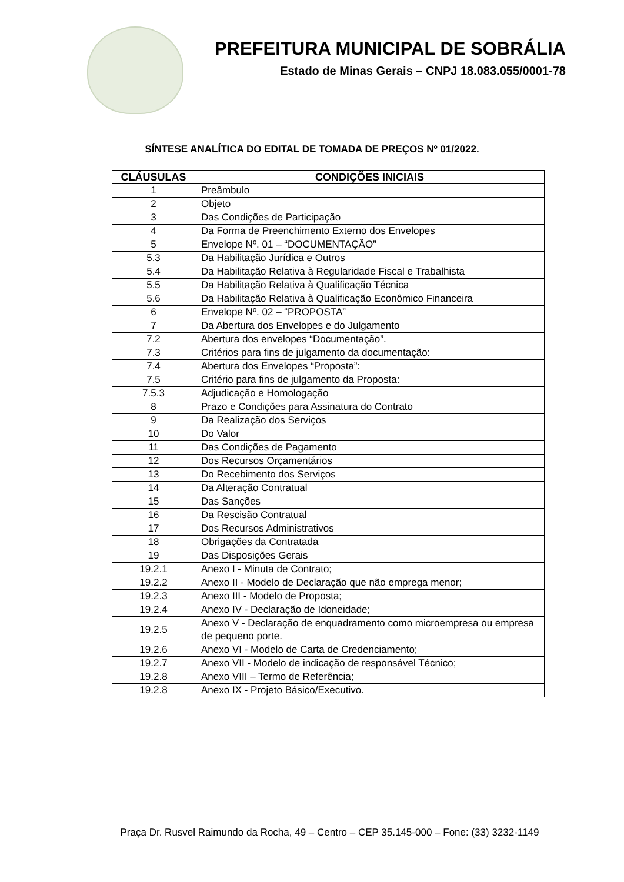PREFEITURA MUNICIPAL DE SOBRÁLIA
Estado de Minas Gerais – CNPJ 18.083.055/0001-78
SÍNTESE ANALÍTICA DO EDITAL DE TOMADA DE PREÇOS Nº 01/2022.
| CLÁUSULAS | CONDIÇÕES INICIAIS |
| --- | --- |
| 1 | Preâmbulo |
| 2 | Objeto |
| 3 | Das Condições de Participação |
| 4 | Da Forma de Preenchimento Externo dos Envelopes |
| 5 | Envelope Nº. 01 – “DOCUMENTAÇÃO” |
| 5.3 | Da Habilitação Jurídica e Outros |
| 5.4 | Da Habilitação Relativa à Regularidade Fiscal e Trabalhista |
| 5.5 | Da Habilitação Relativa à Qualificação Técnica |
| 5.6 | Da Habilitação Relativa à Qualificação Econômico Financeira |
| 6 | Envelope Nº. 02 – “PROPOSTA” |
| 7 | Da Abertura dos Envelopes e do Julgamento |
| 7.2 | Abertura dos envelopes “Documentação”. |
| 7.3 | Critérios para fins de julgamento da documentação: |
| 7.4 | Abertura dos Envelopes “Proposta”: |
| 7.5 | Critério para fins de julgamento da Proposta: |
| 7.5.3 | Adjudicação e Homologação |
| 8 | Prazo e Condições para Assinatura do Contrato |
| 9 | Da Realização dos Serviços |
| 10 | Do Valor |
| 11 | Das Condições de Pagamento |
| 12 | Dos Recursos Orçamentários |
| 13 | Do Recebimento dos Serviços |
| 14 | Da Alteração Contratual |
| 15 | Das Sanções |
| 16 | Da Rescisão Contratual |
| 17 | Dos Recursos Administrativos |
| 18 | Obrigações da Contratada |
| 19 | Das Disposições Gerais |
| 19.2.1 | Anexo I - Minuta de Contrato; |
| 19.2.2 | Anexo II - Modelo de Declaração que não emprega menor; |
| 19.2.3 | Anexo III - Modelo de Proposta; |
| 19.2.4 | Anexo IV - Declaração de Idoneidade; |
| 19.2.5 | Anexo V - Declaração de enquadramento como microempresa ou empresa de pequeno porte. |
| 19.2.6 | Anexo VI - Modelo de Carta de Credenciamento; |
| 19.2.7 | Anexo VII - Modelo de indicação de responsável Técnico; |
| 19.2.8 | Anexo VIII – Termo de Referência; |
| 19.2.8 | Anexo IX - Projeto Básico/Executivo. |
Praça Dr. Rusvel Raimundo da Rocha, 49 – Centro – CEP 35.145-000 – Fone: (33) 3232-1149